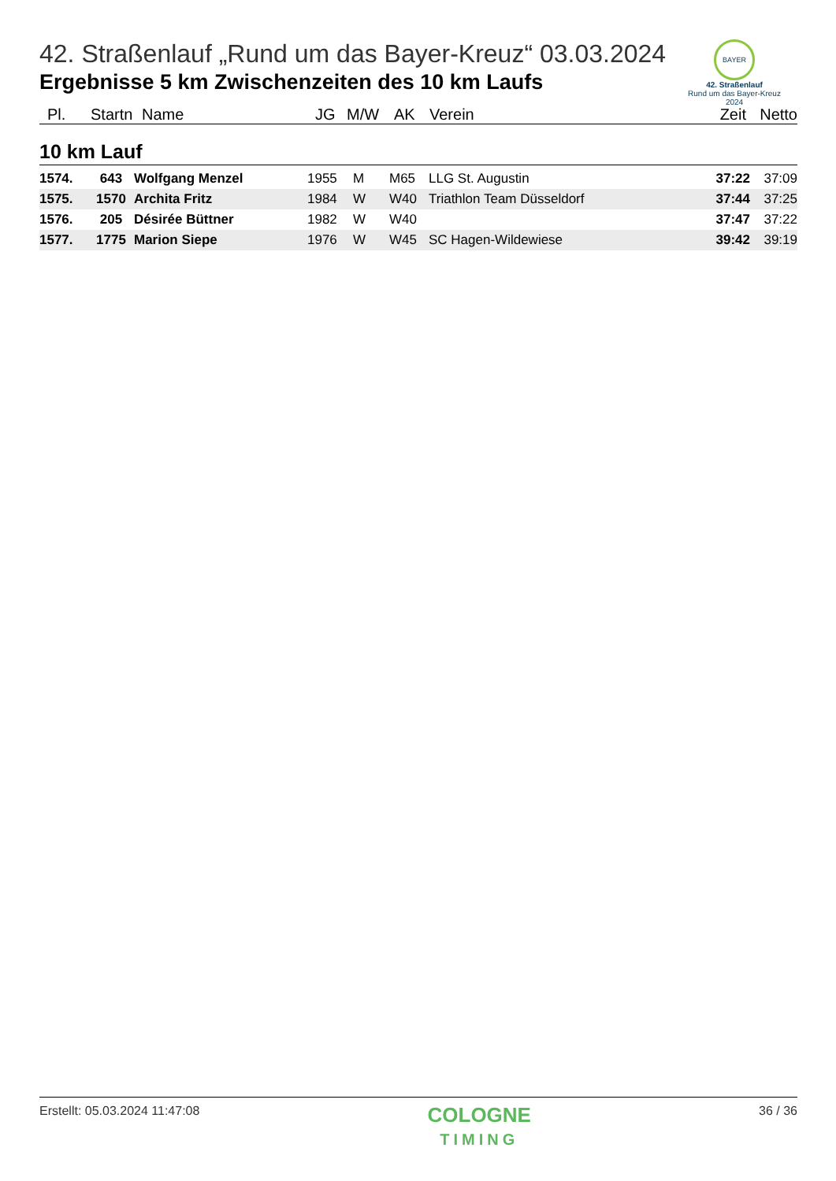BAYER
42. Straßenlauf
Rund um das Bayer-Kreuz
2024
42. Straßenlauf „Rund um das Bayer-Kreuz“ 03.03.2024
Ergebnisse 5 km Zwischenzeiten des 10 km Laufs
| Pl. | Startn | Name | JG | M/W | AK | Verein | Zeit | Netto |
| --- | --- | --- | --- | --- | --- | --- | --- | --- |
10 km Lauf
| 1574. | 643 | Wolfgang Menzel | 1955 | M | M65 | LLG St. Augustin | 37:22 | 37:09 |
| 1575. | 1570 | Archita Fritz | 1984 | W | W40 | Triathlon Team Düsseldorf | 37:44 | 37:25 |
| 1576. | 205 | Désirée Büttner | 1982 | W | W40 | | 37:47 | 37:22 |
| 1577. | 1775 | Marion Siepe | 1976 | W | W45 | SC Hagen-Wildewiese | 39:42 | 39:19 |
Erstellt: 05.03.2024 11:47:08
COLOGNE
TIMING
36 / 36